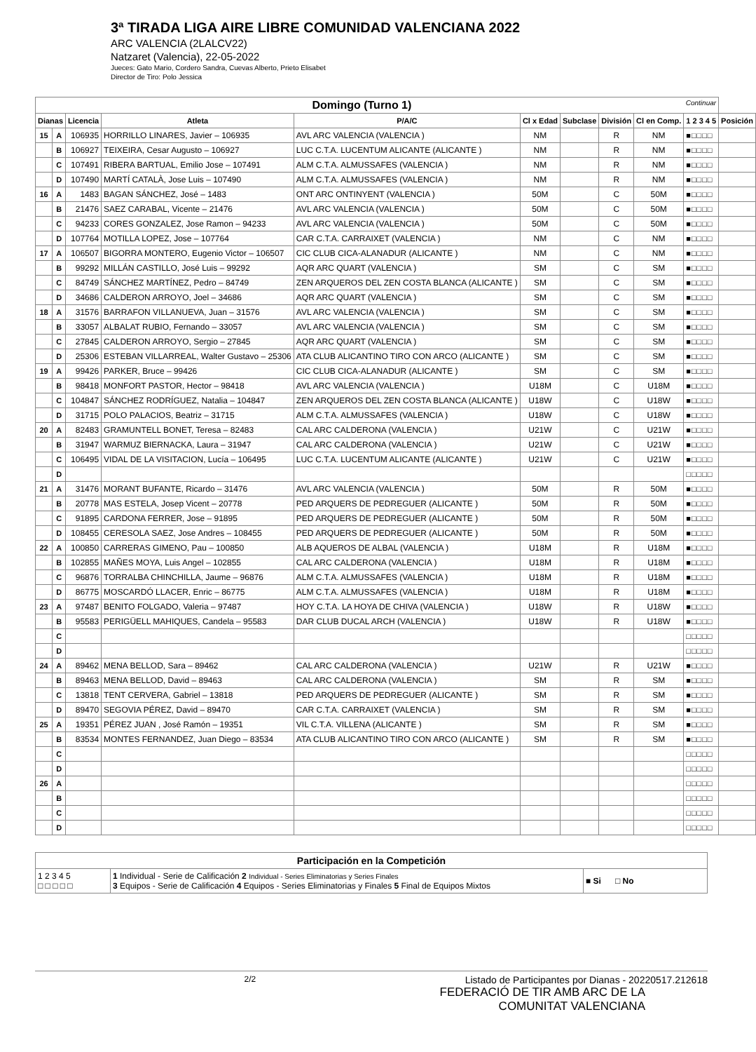3ª TIRADA LIGA AIRE LIBRE COMUNIDAD VALENCIANA 2022
ARC VALENCIA (2LALCV22)
Natzaret (Valencia), 22-05-2022
Jueces: Gato Mario, Cordero Sandra, Cuevas Alberto, Prieto Elisabet
Director de Tiro: Polo Jessica
| Domingo (Turno 1) Continuar | | | | | | | | | | |
| --- | --- | --- | --- | --- | --- | --- | --- | --- | --- | --- |
| Dianas | | Licencia | Atleta | P/A/C | Cl x Edad | Subclase | División | Cl en Comp. | 1 2 3 4 5 | Posición |
| 15 | A | 106935 | HORRILLO LINARES, Javier – 106935 | AVL ARC VALENCIA (VALENCIA ) | NM | | R | NM | ■□□□□ | |
| | B | 106927 | TEIXEIRA, Cesar Augusto – 106927 | LUC C.T.A. LUCENTUM ALICANTE (ALICANTE ) | NM | | R | NM | ■□□□□ | |
| | C | 107491 | RIBERA BARTUAL, Emilio Jose – 107491 | ALM C.T.A. ALMUSSAFES (VALENCIA ) | NM | | R | NM | ■□□□□ | |
| | D | 107490 | MARTÍ CATALÀ, Jose Luis – 107490 | ALM C.T.A. ALMUSSAFES (VALENCIA ) | NM | | R | NM | ■□□□□ | |
| 16 | A | 1483 | BAGAN SÁNCHEZ, José – 1483 | ONT ARC ONTINYENT (VALENCIA ) | 50M | | C | 50M | ■□□□□ | |
| | B | 21476 | SAEZ CARABAL, Vicente – 21476 | AVL ARC VALENCIA (VALENCIA ) | 50M | | C | 50M | ■□□□□ | |
| | C | 94233 | CORES GONZALEZ, Jose Ramon – 94233 | AVL ARC VALENCIA (VALENCIA ) | 50M | | C | 50M | ■□□□□ | |
| | D | 107764 | MOTILLA LOPEZ, Jose – 107764 | CAR C.T.A. CARRAIXET (VALENCIA ) | NM | | C | NM | ■□□□□ | |
| 17 | A | 106507 | BIGORRA MONTERO, Eugenio Victor – 106507 | CIC CLUB CICA-ALANADUR (ALICANTE ) | NM | | C | NM | ■□□□□ | |
| | B | 99292 | MILLÁN CASTILLO, José Luis – 99292 | AQR ARC QUART (VALENCIA ) | SM | | C | SM | ■□□□□ | |
| | C | 84749 | SÁNCHEZ MARTÍNEZ, Pedro – 84749 | ZEN ARQUEROS DEL ZEN COSTA BLANCA (ALICANTE ) | SM | | C | SM | ■□□□□ | |
| | D | 34686 | CALDERON ARROYO, Joel – 34686 | AQR ARC QUART (VALENCIA ) | SM | | C | SM | ■□□□□ | |
| 18 | A | 31576 | BARRAFON VILLANUEVA, Juan – 31576 | AVL ARC VALENCIA (VALENCIA ) | SM | | C | SM | ■□□□□ | |
| | B | 33057 | ALBALAT RUBIO, Fernando – 33057 | AVL ARC VALENCIA (VALENCIA ) | SM | | C | SM | ■□□□□ | |
| | C | 27845 | CALDERON ARROYO, Sergio – 27845 | AQR ARC QUART (VALENCIA ) | SM | | C | SM | ■□□□□ | |
| | D | 25306 | ESTEBAN VILLARREAL, Walter Gustavo – 25306 | ATA CLUB ALICANTINO TIRO CON ARCO (ALICANTE ) | SM | | C | SM | ■□□□□ | |
| 19 | A | 99426 | PARKER, Bruce – 99426 | CIC CLUB CICA-ALANADUR (ALICANTE ) | SM | | C | SM | ■□□□□ | |
| | B | 98418 | MONFORT PASTOR, Hector – 98418 | AVL ARC VALENCIA (VALENCIA ) | U18M | | C | U18M | ■□□□□ | |
| | C | 104847 | SÁNCHEZ RODRÍGUEZ, Natalia – 104847 | ZEN ARQUEROS DEL ZEN COSTA BLANCA (ALICANTE ) | U18W | | C | U18W | ■□□□□ | |
| | D | 31715 | POLO PALACIOS, Beatriz – 31715 | ALM C.T.A. ALMUSSAFES (VALENCIA ) | U18W | | C | U18W | ■□□□□ | |
| 20 | A | 82483 | GRAMUNTELL BONET, Teresa – 82483 | CAL ARC CALDERONA (VALENCIA ) | U21W | | C | U21W | ■□□□□ | |
| | B | 31947 | WARMUZ BIERNACKA, Laura – 31947 | CAL ARC CALDERONA (VALENCIA ) | U21W | | C | U21W | ■□□□□ | |
| | C | 106495 | VIDAL DE LA VISITACION, Lucía – 106495 | LUC C.T.A. LUCENTUM ALICANTE (ALICANTE ) | U21W | | C | U21W | ■□□□□ | |
| | D | | | | | | | | □□□□□ | |
| 21 | A | 31476 | MORANT BUFANTE, Ricardo – 31476 | AVL ARC VALENCIA (VALENCIA ) | 50M | | R | 50M | ■□□□□ | |
| | B | 20778 | MAS ESTELA, Josep Vicent – 20778 | PED ARQUERS DE PEDREGUER (ALICANTE ) | 50M | | R | 50M | ■□□□□ | |
| | C | 91895 | CARDONA FERRER, Jose – 91895 | PED ARQUERS DE PEDREGUER (ALICANTE ) | 50M | | R | 50M | ■□□□□ | |
| | D | 108455 | CERESOLA SAEZ, Jose Andres – 108455 | PED ARQUERS DE PEDREGUER (ALICANTE ) | 50M | | R | 50M | ■□□□□ | |
| 22 | A | 100850 | CARRERAS GIMENO, Pau – 100850 | ALB AQUEROS DE ALBAL (VALENCIA ) | U18M | | R | U18M | ■□□□□ | |
| | B | 102855 | MAÑES MOYA, Luis Angel – 102855 | CAL ARC CALDERONA (VALENCIA ) | U18M | | R | U18M | ■□□□□ | |
| | C | 96876 | TORRALBA CHINCHILLA, Jaume – 96876 | ALM C.T.A. ALMUSSAFES (VALENCIA ) | U18M | | R | U18M | ■□□□□ | |
| | D | 86775 | MOSCARDÓ LLACER, Enric – 86775 | ALM C.T.A. ALMUSSAFES (VALENCIA ) | U18M | | R | U18M | ■□□□□ | |
| 23 | A | 97487 | BENITO FOLGADO, Valeria – 97487 | HOY C.T.A. LA HOYA DE CHIVA (VALENCIA ) | U18W | | R | U18W | ■□□□□ | |
| | B | 95583 | PERIGÜELL MAHIQUES, Candela – 95583 | DAR CLUB DUCAL ARCH (VALENCIA ) | U18W | | R | U18W | ■□□□□ | |
| | C | | | | | | | | □□□□□ | |
| | D | | | | | | | | □□□□□ | |
| 24 | A | 89462 | MENA BELLOD, Sara – 89462 | CAL ARC CALDERONA (VALENCIA ) | U21W | | R | U21W | ■□□□□ | |
| | B | 89463 | MENA BELLOD, David – 89463 | CAL ARC CALDERONA (VALENCIA ) | SM | | R | SM | ■□□□□ | |
| | C | 13818 | TENT CERVERA, Gabriel – 13818 | PED ARQUERS DE PEDREGUER (ALICANTE ) | SM | | R | SM | ■□□□□ | |
| | D | 89470 | SEGOVIA PÉREZ, David – 89470 | CAR C.T.A. CARRAIXET (VALENCIA ) | SM | | R | SM | ■□□□□ | |
| 25 | A | 19351 | PÉREZ JUAN , José Ramón – 19351 | VIL C.T.A. VILLENA (ALICANTE ) | SM | | R | SM | ■□□□□ | |
| | B | 83534 | MONTES FERNANDEZ, Juan Diego – 83534 | ATA CLUB ALICANTINO TIRO CON ARCO (ALICANTE ) | SM | | R | SM | ■□□□□ | |
| | C | | | | | | | | □□□□□ | |
| | D | | | | | | | | □□□□□ | |
| 26 | A | | | | | | | | □□□□□ | |
| | B | | | | | | | | □□□□□ | |
| | C | | | | | | | | □□□□□ | |
| | D | | | | | | | | □□□□□ | |
| Participación en la Competición | | |
| 1 2 3 4 5 □ □ □ □ □ | 1 Individual - Serie de Calificación 2 Individual - Series Eliminatorias y Series Finales 3 Equipos - Serie de Calificación 4 Equipos - Series Eliminatorias y Finales 5 Final de Equipos Mixtos | ■ Si □ No |
2/2 Listado de Participantes por Dianas - 20220517.212618
FEDERACIÓ DE TIR AMB ARC DE LA
COMUNITAT VALENCIANA